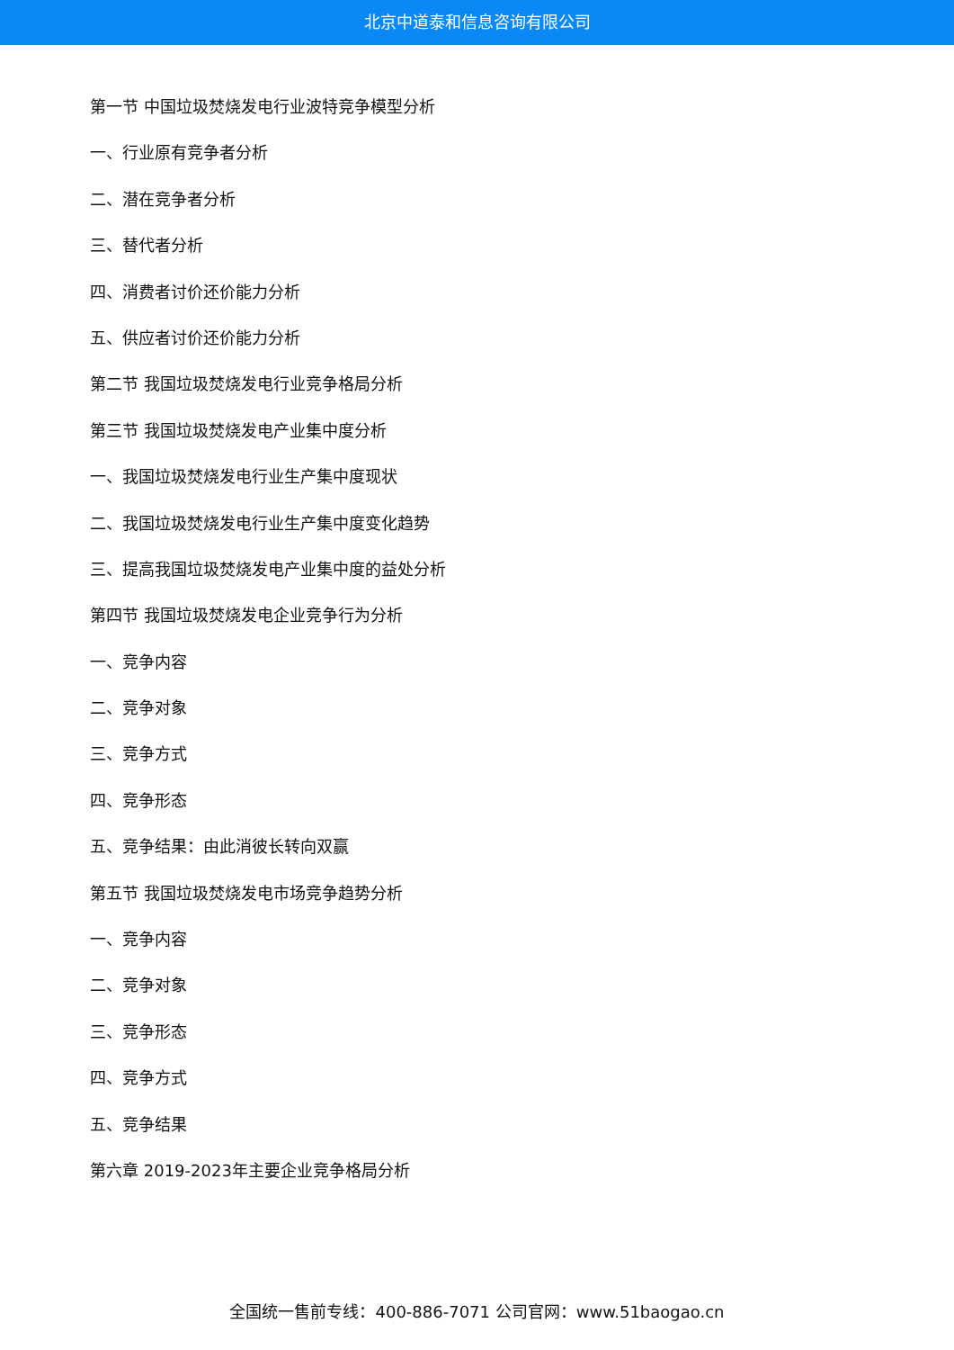北京中道泰和信息咨询有限公司
第一节 中国垃圾焚烧发电行业波特竞争模型分析
一、行业原有竞争者分析
二、潜在竞争者分析
三、替代者分析
四、消费者讨价还价能力分析
五、供应者讨价还价能力分析
第二节 我国垃圾焚烧发电行业竞争格局分析
第三节 我国垃圾焚烧发电产业集中度分析
一、我国垃圾焚烧发电行业生产集中度现状
二、我国垃圾焚烧发电行业生产集中度变化趋势
三、提高我国垃圾焚烧发电产业集中度的益处分析
第四节 我国垃圾焚烧发电企业竞争行为分析
一、竞争内容
二、竞争对象
三、竞争方式
四、竞争形态
五、竞争结果：由此消彼长转向双赢
第五节 我国垃圾焚烧发电市场竞争趋势分析
一、竞争内容
二、竞争对象
三、竞争形态
四、竞争方式
五、竞争结果
第六章 2019-2023年主要企业竞争格局分析
全国统一售前专线：400-886-7071 公司官网：www.51baogao.cn